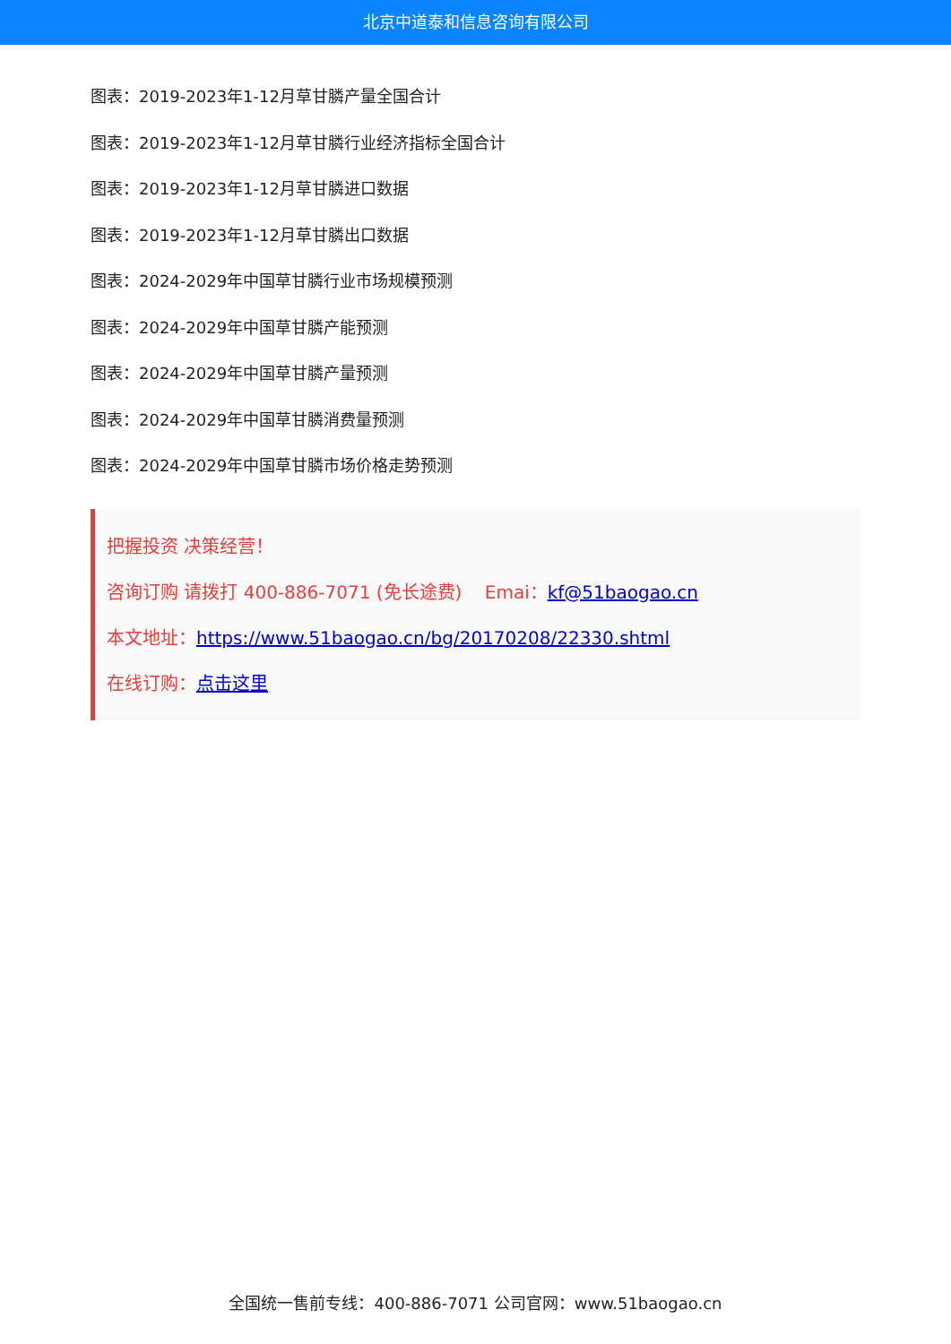北京中道泰和信息咨询有限公司
图表：2019-2023年1-12月草甘膦产量全国合计
图表：2019-2023年1-12月草甘膦行业经济指标全国合计
图表：2019-2023年1-12月草甘膦进口数据
图表：2019-2023年1-12月草甘膦出口数据
图表：2024-2029年中国草甘膦行业市场规模预测
图表：2024-2029年中国草甘膦产能预测
图表：2024-2029年中国草甘膦产量预测
图表：2024-2029年中国草甘膦消费量预测
图表：2024-2029年中国草甘膦市场价格走势预测
把握投资 决策经营！
咨询订购 请拨打 400-886-7071 (免长途费) Emai：kf@51baogao.cn
本文地址：https://www.51baogao.cn/bg/20170208/22330.shtml
在线订购：点击这里
全国统一售前专线：400-886-7071 公司官网：www.51baogao.cn